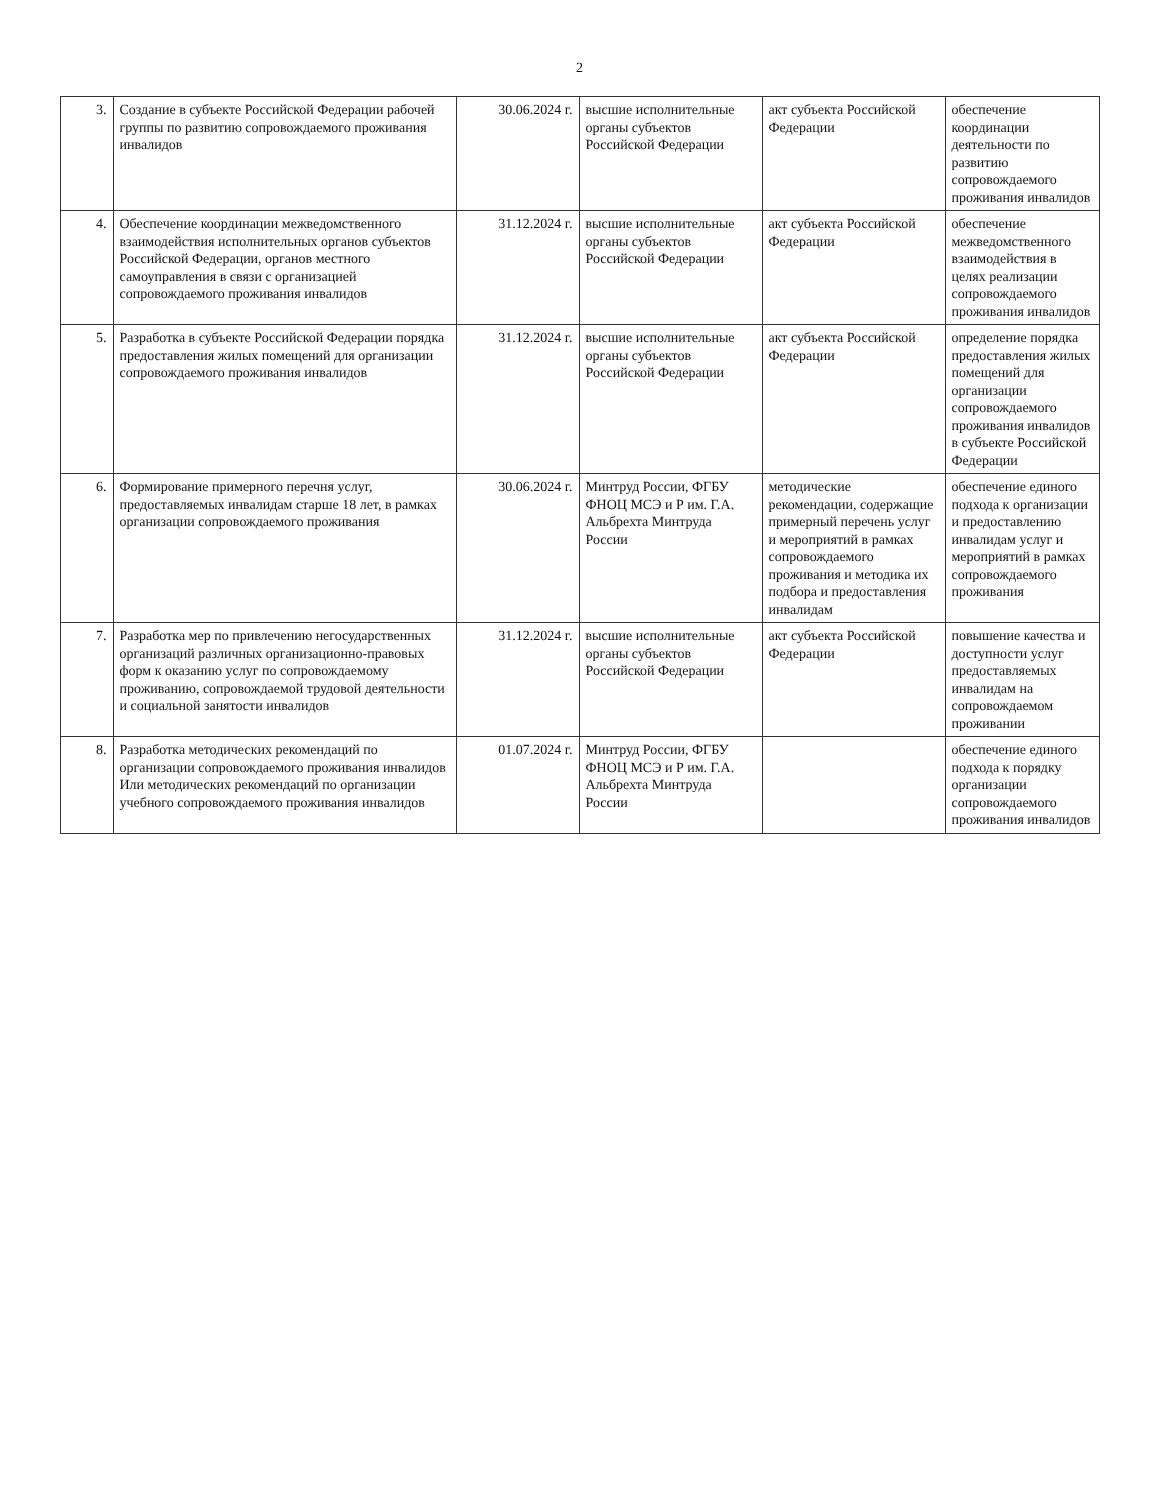2
| 3. | Создание в субъекте Российской Федерации рабочей группы по развитию сопровождаемого проживания инвалидов | 30.06.2024 г. | высшие исполнительные органы субъектов Российской Федерации | акт субъекта Российской Федерации | обеспечение координации деятельности по развитию сопровождаемого проживания инвалидов |
| 4. | Обеспечение координации межведомственного взаимодействия исполнительных органов субъектов Российской Федерации, органов местного самоуправления в связи с организацией сопровождаемого проживания инвалидов | 31.12.2024 г. | высшие исполнительные органы субъектов Российской Федерации | акт субъекта Российской Федерации | обеспечение межведомственного взаимодействия в целях реализации сопровождаемого проживания инвалидов |
| 5. | Разработка в субъекте Российской Федерации порядка предоставления жилых помещений для организации сопровождаемого проживания инвалидов | 31.12.2024 г. | высшие исполнительные органы субъектов Российской Федерации | акт субъекта Российской Федерации | определение порядка предоставления жилых помещений для организации сопровождаемого проживания инвалидов в субъекте Российской Федерации |
| 6. | Формирование примерного перечня услуг, предоставляемых инвалидам старше 18 лет, в рамках организации сопровождаемого проживания | 30.06.2024 г. | Минтруд России, ФГБУ ФНОЦ МСЭ и Р им. Г.А. Альбрехта Минтруда России | методические рекомендации, содержащие примерный перечень услуг и мероприятий в рамках сопровождаемого проживания и методика их подбора и предоставления инвалидам | обеспечение единого подхода к организации и предоставлению инвалидам услуг и мероприятий в рамках сопровождаемого проживания |
| 7. | Разработка мер по привлечению негосударственных организаций различных организационно-правовых форм к оказанию услуг по сопровождаемому проживанию, сопровождаемой трудовой деятельности и социальной занятости инвалидов | 31.12.2024 г. | высшие исполнительные органы субъектов Российской Федерации | акт субъекта Российской Федерации | повышение качества и доступности услуг предоставляемых инвалидам на сопровождаемом проживании |
| 8. | Разработка методических рекомендаций по организации сопровождаемого проживания инвалидов Или методических рекомендаций по организации учебного сопровождаемого проживания инвалидов | 01.07.2024 г. | Минтруд России, ФГБУ ФНОЦ МСЭ и Р им. Г.А. Альбрехта Минтруда России | | обеспечение единого подхода к порядку организации сопровождаемого проживания инвалидов |